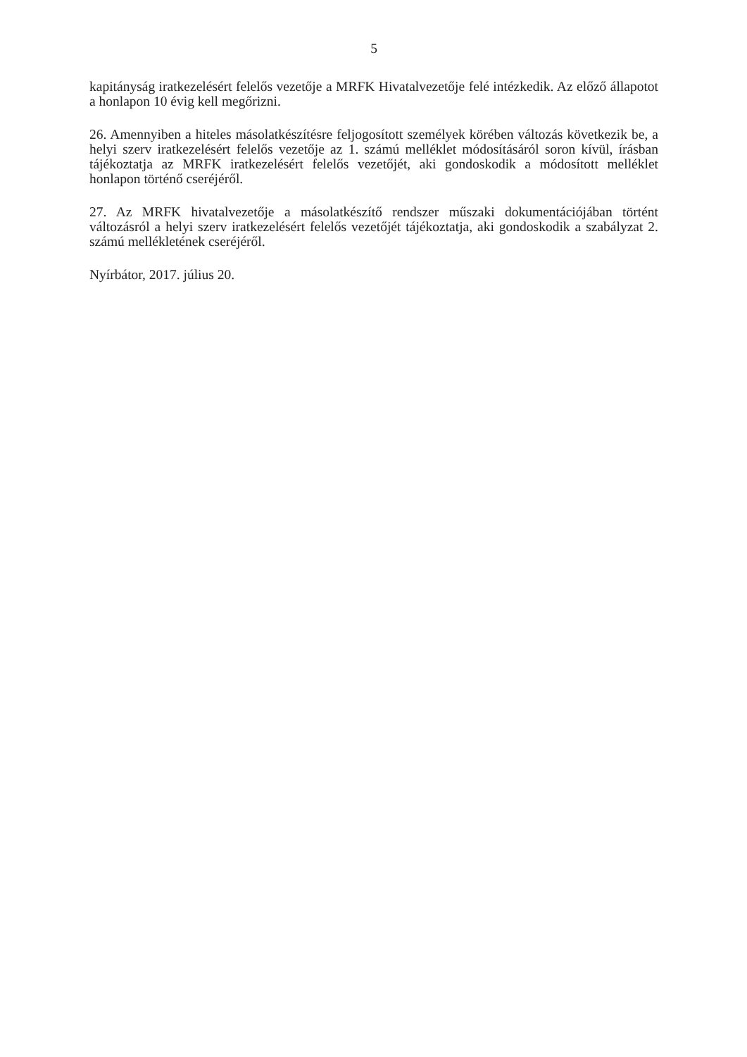5
kapitányság iratkezelésért felelős vezetője a MRFK Hivatalvezetője felé intézkedik. Az előző állapotot a honlapon 10 évig kell megőrizni.
26. Amennyiben a hiteles másolatkészítésre feljogosított személyek körében változás következik be, a helyi szerv iratkezelésért felelős vezetője az 1. számú melléklet módosításáról soron kívül, írásban tájékoztatja az MRFK iratkezelésért felelős vezetőjét, aki gondoskodik a módosított melléklet honlapon történő cseréjéről.
27. Az MRFK hivatalvezetője a másolatkészítő rendszer műszaki dokumentációjában történt változásról a helyi szerv iratkezelésért felelős vezetőjét tájékoztatja, aki gondoskodik a szabályzat 2. számú mellékletének cseréjéről.
Nyírbátor, 2017. július 20.